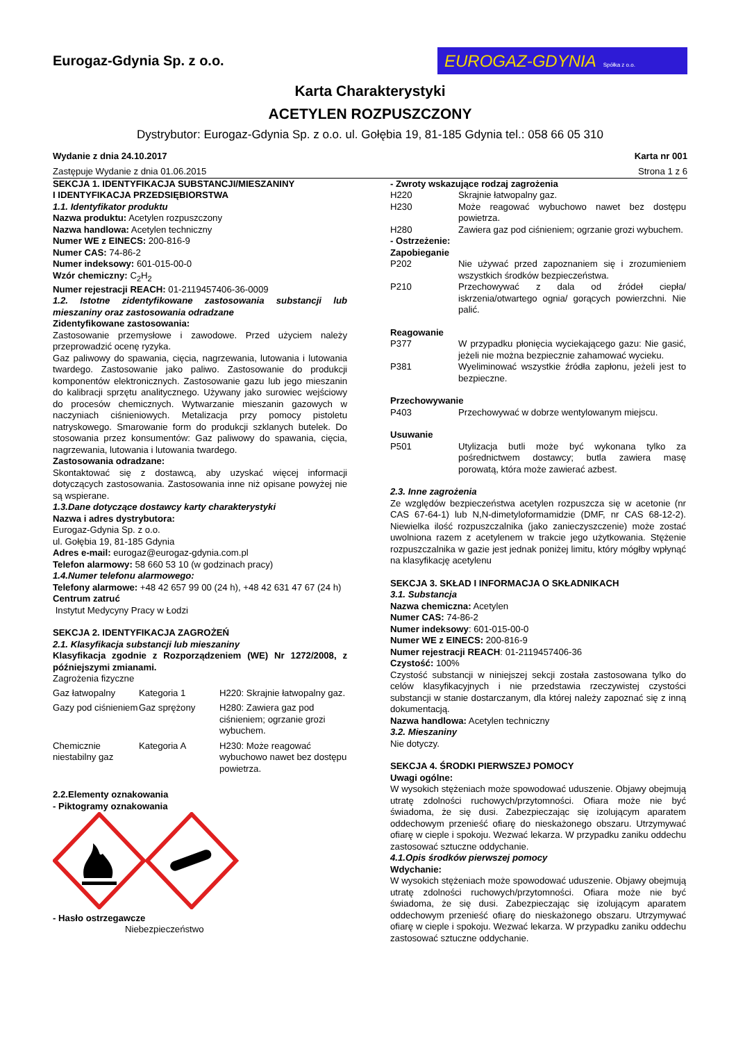Eurogaz-Gdynia Sp. z o.o.
EUROGAZ-GDYNIA Spółka z o.o.
Karta Charakterystyki
ACETYLEN ROZPUSZCZONY
Dystrybutor: Eurogaz-Gdynia Sp. z o.o. ul. Gołębia 19, 81-185 Gdynia tel.: 058 66 05 310
Wydanie z dnia 24.10.2017 Karta nr 001
Zastępuje Wydanie z dnia 01.06.2015 Strona 1 z 6
SEKCJA 1. IDENTYFIKACJA SUBSTANCJI/MIESZANINY
I IDENTYFIKACJA PRZEDSIĘBIORSTWA
1.1. Identyfikator produktu
Nazwa produktu: Acetylen rozpuszczony
Nazwa handlowa: Acetylen techniczny
Numer WE z EINECS: 200-816-9
Numer CAS: 74-86-2
Numer indeksowy: 601-015-00-0
Wzór chemiczny: C<sub>2</sub>H<sub>2</sub>
Numer rejestracji REACH: 01-2119457406-36-0009
1.2. Istotne zidentyfikowane zastosowania substancji lub mieszaniny oraz zastosowania odradzane
Zidentyfikowane zastosowania:
Zastosowanie przemysłowe i zawodowe. Przed użyciem należy przeprowadzić ocenę ryzyka.
Gaz paliwowy do spawania, cięcia, nagrzewania, lutowania i lutowania twardego. Zastosowanie jako paliwo. Zastosowanie do produkcji komponentów elektronicznych. Zastosowanie gazu lub jego mieszanin do kalibracji sprzętu analitycznego. Używany jako surowiec wejściowy do procesów chemicznych. Wytwarzanie mieszanin gazowych w naczyniach ciśnieniowych. Metalizacja przy pomocy pistoletu natryskowego. Smarowanie form do produkcji szklanych butelek. Do stosowania przez konsumentów: Gaz paliwowy do spawania, cięcia, nagrzewania, lutowania i lutowania twardego.
Zastosowania odradzane:
Skontaktować się z dostawcą, aby uzyskać więcej informacji dotyczących zastosowania. Zastosowania inne niż opisane powyżej nie są wspierane.
1.3.Dane dotyczące dostawcy karty charakterystyki
Nazwa i adres dystrybutora:
Eurogaz-Gdynia Sp. z o.o.
ul. Gołębia 19, 81-185 Gdynia
Adres e-mail: eurogaz@eurogaz-gdynia.com.pl
Telefon alarmowy: 58 660 53 10 (w godzinach pracy)
1.4.Numer telefonu alarmowego:
Telefony alarmowe: +48 42 657 99 00 (24 h), +48 42 631 47 67 (24 h)
Centrum zatruć
Instytut Medycyny Pracy w Łodzi
SEKCJA 2. IDENTYFIKACJA ZAGROŻEŃ
2.1. Klasyfikacja substancji lub mieszaniny
Klasyfikacja zgodnie z Rozporządzeniem (WE) Nr 1272/2008, z późniejszymi zmianami.
Zagrożenia fizyczne
| Gaz łatwopalny | Kategoria 1 | H220: Skrajnie łatwopalny gaz. |
| Gazy pod ciśnieniem | Gaz sprężony | H280: Zawiera gaz pod ciśnieniem; ogrzanie grozi wybuchem. |
| Chemicznie niestabilny gaz | Kategoria A | H230: Może reagować wybuchowo nawet bez dostępu powietrza. |
2.2.Elementy oznakowania
- Piktogramy oznakowania
- Hasło ostrzegawcze
Niebezpieczeństwo
- Zwroty wskazujące rodzaj zagrożenia
H220 Skrajnie łatwopalny gaz.
H230 Może reagować wybuchowo nawet bez dostępu powietrza.
H280 Zawiera gaz pod ciśnieniem; ogrzanie grozi wybuchem.
- Ostrzeżenie:
Zapobieganie
P202 Nie używać przed zapoznaniem się i zrozumieniem wszystkich środków bezpieczeństwa.
P210 Przechowywać z dala od źródeł ciepła/ iskrzenia/otwartego ognia/ gorących powierzchni. Nie palić.
Reagowanie
P377 W przypadku płonięcia wyciekającego gazu: Nie gasić, jeżeli nie można bezpiecznie zahamować wycieku.
P381 Wyeliminować wszystkie źródła zapłonu, jeżeli jest to bezpieczne.
Przechowywanie
P403 Przechowywać w dobrze wentylowanym miejscu.
Usuwanie
P501 Utylizacja butli może być wykonana tylko za pośrednictwem dostawcy; butla zawiera masę porowatą, która może zawierać azbest.
2.3. Inne zagrożenia
Ze względów bezpieczeństwa acetylen rozpuszcza się w acetonie (nr CAS 67-64-1) lub N,N-dimetyloformamidzie (DMF, nr CAS 68-12-2). Niewielka ilość rozpuszczalnika (jako zanieczyszczenie) może zostać uwolniona razem z acetylenem w trakcie jego użytkowania. Stężenie rozpuszczalnika w gazie jest jednak poniżej limitu, który mógłby wpłynąć na klasyfikację acetylenu
SEKCJA 3. SKŁAD I INFORMACJA O SKŁADNIKACH
3.1. Substancja
Nazwa chemiczna: Acetylen
Numer CAS: 74-86-2
Numer indeksowy: 601-015-00-0
Numer WE z EINECS: 200-816-9
Numer rejestracji REACH: 01-2119457406-36
Czystość: 100%
Czystość substancji w niniejszej sekcji została zastosowana tylko do celów klasyfikacyjnych i nie przedstawia rzeczywistej czystości substancji w stanie dostarczanym, dla której należy zapoznać się z inną dokumentacją.
Nazwa handlowa: Acetylen techniczny
3.2. Mieszaniny
Nie dotyczy.
SEKCJA 4. ŚRODKI PIERWSZEJ POMOCY
Uwagi ogólne:
W wysokich stężeniach może spowodować uduszenie. Objawy obejmują utratę zdolności ruchowych/przytomności. Ofiara może nie być świadoma, że się dusi. Zabezpieczając się izolującym aparatem oddechowym przenieść ofiarę do nieskażonego obszaru. Utrzymywać ofiarę w cieple i spokoju. Wezwać lekarza. W przypadku zaniku oddechu zastosować sztuczne oddychanie.
4.1.Opis środków pierwszej pomocy
Wdychanie:
W wysokich stężeniach może spowodować uduszenie. Objawy obejmują utratę zdolności ruchowych/przytomności. Ofiara może nie być świadoma, że się dusi. Zabezpieczając się izolującym aparatem oddechowym przenieść ofiarę do nieskażonego obszaru. Utrzymywać ofiarę w cieple i spokoju. Wezwać lekarza. W przypadku zaniku oddechu zastosować sztuczne oddychanie.